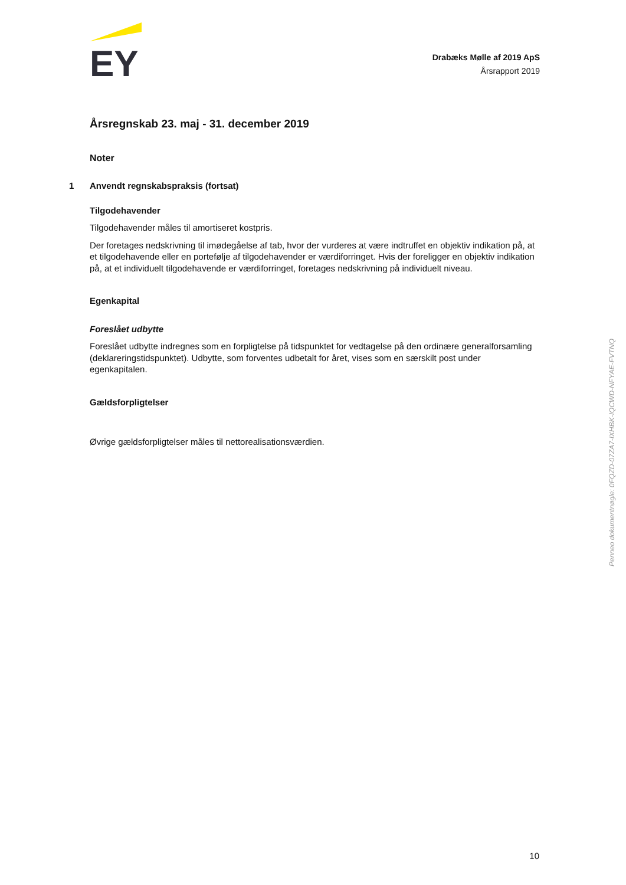EY
Drabæks Mølle af 2019 ApS
Årsrapport 2019
Årsregnskab 23. maj - 31. december 2019
Noter
1 Anvendt regnskabspraksis (fortsat)
Tilgodehavender
Tilgodehavender måles til amortiseret kostpris.
Der foretages nedskrivning til imødegåelse af tab, hvor der vurderes at være indtruffet en objektiv indikation på, at et tilgodehavende eller en portefølje af tilgodehavender er værdiforringet. Hvis der foreligger en objektiv indikation på, at et individuelt tilgodehavende er værdiforringet, foretages nedskrivning på individuelt niveau.
Egenkapital
Foreslået udbytte
Foreslået udbytte indregnes som en forpligtelse på tidspunktet for vedtagelse på den ordinære generalforsamling (deklareringstidspunktet). Udbytte, som forventes udbetalt for året, vises som en særskilt post under egenkapitalen.
Gældsforpligtelser
Øvrige gældsforpligtelser måles til nettorealisationsværdien.
Penneo dokumentnøgle: 0FQZD-07ZA7-IXHBK-IQCWD-NFYAE-FVTNQ
10